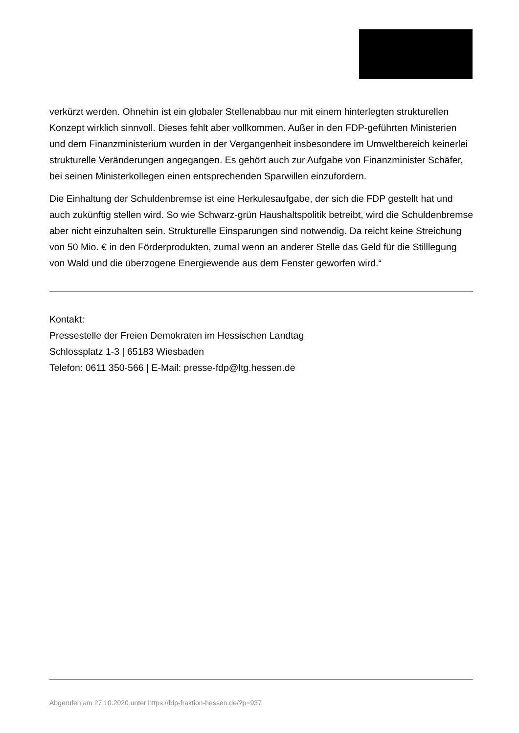verkürzt werden. Ohnehin ist ein globaler Stellenabbau nur mit einem hinterlegten strukturellen Konzept wirklich sinnvoll. Dieses fehlt aber vollkommen. Außer in den FDP-geführten Ministerien und dem Finanzministerium wurden in der Vergangenheit insbesondere im Umweltbereich keinerlei strukturelle Veränderungen angegangen. Es gehört auch zur Aufgabe von Finanzminister Schäfer, bei seinen Ministerkollegen einen entsprechenden Sparwillen einzufordern.
Die Einhaltung der Schuldenbremse ist eine Herkulesaufgabe, der sich die FDP gestellt hat und auch zukünftig stellen wird. So wie Schwarz-grün Haushaltspolitik betreibt, wird die Schuldenbremse aber nicht einzuhalten sein. Strukturelle Einsparungen sind notwendig. Da reicht keine Streichung von 50 Mio. € in den Förderprodukten, zumal wenn an anderer Stelle das Geld für die Stilllegung von Wald und die überzogene Energiewende aus dem Fenster geworfen wird.“
Kontakt:
Pressestelle der Freien Demokraten im Hessischen Landtag
Schlossplatz 1-3 | 65183 Wiesbaden
Telefon: 0611 350-566 | E-Mail: presse-fdp@ltg.hessen.de
Abgerufen am 27.10.2020 unter https://fdp-fraktion-hessen.de/?p=937